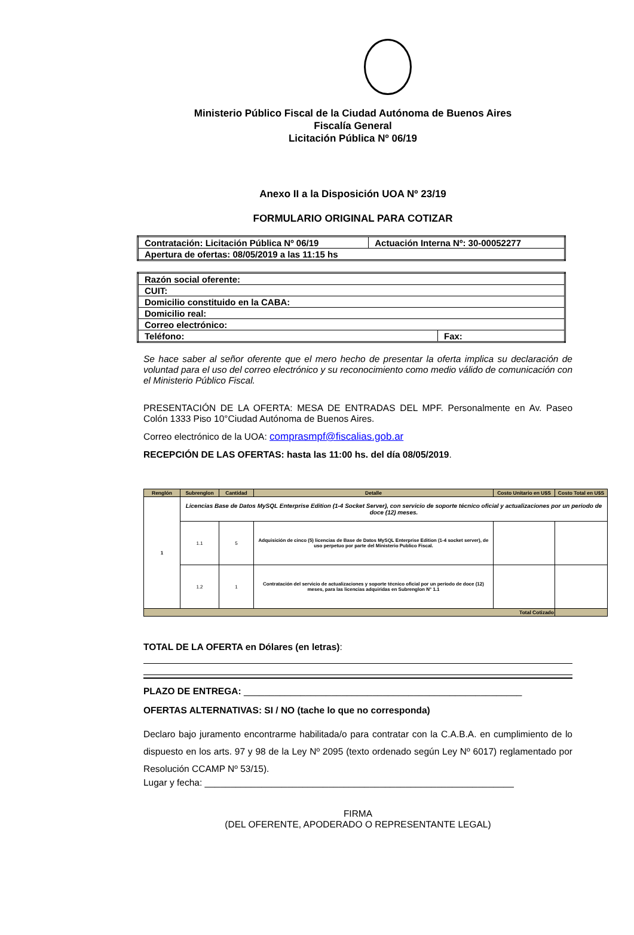Ministerio Público Fiscal de la Ciudad Autónoma de Buenos Aires
Fiscalía General
Licitación Pública Nº 06/19
Anexo II a la Disposición UOA Nº 23/19
FORMULARIO ORIGINAL PARA COTIZAR
| Contratación: Licitación Pública Nº 06/19 | Actuación Interna Nº: 30-00052277 |
| Apertura de ofertas: 08/05/2019 a las 11:15 hs | |
| Razón social oferente: | |
| CUIT: | |
| Domicilio constituido en la CABA: | |
| Domicilio real: | |
| Correo electrónico: | |
| Teléfono: | Fax: |
Se hace saber al señor oferente que el mero hecho de presentar la oferta implica su declaración de voluntad para el uso del correo electrónico y su reconocimiento como medio válido de comunicación con el Ministerio Público Fiscal.
PRESENTACIÓN DE LA OFERTA: MESA DE ENTRADAS DEL MPF. Personalmente en Av. Paseo Colón 1333 Piso 10°Ciudad Autónoma de Buenos Aires.
Correo electrónico de la UOA: comprasmpf@fiscalias.gob.ar
RECEPCIÓN DE LAS OFERTAS: hasta las 11:00 hs. del día 08/05/2019.
| Renglón | Subrenglon | Cantidad | Detalle | Costo Unitario en U$S | Costo Total en U$S |
| --- | --- | --- | --- | --- | --- |
| 1 | Licencias Base de Datos MySQL Enterprise Edition (1-4 Socket Server), con servicio de soporte técnico oficial y actualizaciones por un periodo de doce (12) meses. | | | | |
| | 1.1 | 5 | Adquisición de cinco (5) licencias de Base de Datos MySQL Enterprise Edition (1-4 socket server), de uso perpetuo por parte del Ministerio Publico Fiscal. | | |
| | 1.2 | 1 | Contratación del servicio de actualizaciones y soporte técnico oficial por un período de doce (12) meses, para las licencias adquiridas en Subrenglon N° 1.1 | | |
| Total Cotizado | | | | | |
TOTAL DE LA OFERTA en Dólares (en letras):
PLAZO DE ENTREGA: ______________________________________________________
OFERTAS ALTERNATIVAS: SI / NO (tache lo que no corresponda)
Declaro bajo juramento encontrarme habilitada/o para contratar con la C.A.B.A. en cumplimiento de lo dispuesto en los arts. 97 y 98 de la Ley Nº 2095 (texto ordenado según Ley Nº 6017) reglamentado por Resolución CCAMP Nº 53/15).
Lugar y fecha: ____________________________________________________________
FIRMA
(DEL OFERENTE, APODERADO O REPRESENTANTE LEGAL)